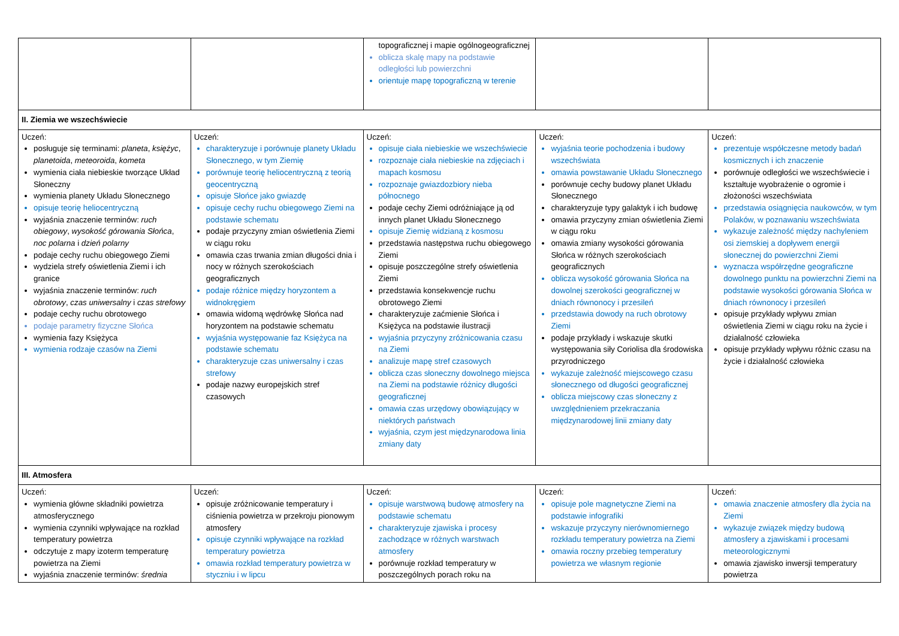| | | topograficznej i mapie ogólnogeograficznej oblicza skalę mapy na podstawie odległości lub powierzchni orientuje mapę topograficzną w terenie | | |
| II. Ziemia we wszechświecie | | | | |
| Uczeń: posługuje się terminami: planeta , księżyc , planetoida , meteoroida , kometa wymienia ciała niebieskie tworzące Układ Słoneczny wymienia planety Układu Słonecznego opisuje teorię heliocentryczną wyjaśnia znaczenie terminów: ruch obiegowy , wysokość górowania Słońca , noc polarna i dzień polarny podaje cechy ruchu obiegowego Ziemi wydziela strefy oświetlenia Ziemi i ich granice wyjaśnia znaczenie terminów: ruch obrotowy , czas uniwersalny i czas strefowy podaje cechy ruchu obrotowego podaje parametry fizyczne Słońca wymienia fazy Księżyca wymienia rodzaje czasów na Ziemi | Uczeń: charakteryzuje i porównuje planety Układu Słonecznego, w tym Ziemię porównuje teorię heliocentryczną z teorią geocentryczną opisuje Słońce jako gwiazdę opisuje cechy ruchu obiegowego Ziemi na podstawie schematu podaje przyczyny zmian oświetlenia Ziemi w ciągu roku omawia czas trwania zmian długości dnia i nocy w różnych szerokościach geograficznych podaje różnice między horyzontem a widnokręgiem omawia widomą wędrówkę Słońca nad horyzontem na podstawie schematu wyjaśnia występowanie faz Księżyca na podstawie schematu charakteryzuje czas uniwersalny i czas strefowy podaje nazwy europejskich stref czasowych | Uczeń: opisuje ciała niebieskie we wszechświecie rozpoznaje ciała niebieskie na zdjęciach i mapach kosmosu rozpoznaje gwiazdozbiory nieba północnego podaje cechy Ziemi odróżniające ją od innych planet Układu Słonecznego opisuje Ziemię widzianą z kosmosu przedstawia następstwa ruchu obiegowego Ziemi opisuje poszczególne strefy oświetlenia Ziemi przedstawia konsekwencje ruchu obrotowego Ziemi charakteryzuje zaćmienie Słońca i Księżyca na podstawie ilustracji wyjaśnia przyczyny zróżnicowania czasu na Ziemi analizuje mapę stref czasowych oblicza czas słoneczny dowolnego miejsca na Ziemi na podstawie różnicy długości geograficznej omawia czas urzędowy obowiązujący w niektórych państwach wyjaśnia, czym jest międzynarodowa linia zmiany daty | Uczeń: wyjaśnia teorie pochodzenia i budowy wszechświata omawia powstawanie Układu Słonecznego porównuje cechy budowy planet Układu Słonecznego charakteryzuje typy galaktyk i ich budowę omawia przyczyny zmian oświetlenia Ziemi w ciągu roku omawia zmiany wysokości górowania Słońca w różnych szerokościach geograficznych oblicza wysokość górowania Słońca na dowolnej szerokości geograficznej w dniach równonocy i przesileń przedstawia dowody na ruch obrotowy Ziemi podaje przykłady i wskazuje skutki występowania siły Coriolisa dla środowiska przyrodniczego wykazuje zależność miejscowego czasu słonecznego od długości geograficznej oblicza miejscowy czas słoneczny z uwzględnieniem przekraczania międzynarodowej linii zmiany daty | Uczeń: prezentuje współczesne metody badań kosmicznych i ich znaczenie porównuje odległości we wszechświecie i kształtuje wyobrażenie o ogromie i złożoności wszechświata przedstawia osiągnięcia naukowców, w tym Polaków, w poznawaniu wszechświata wykazuje zależność między nachyleniem osi ziemskiej a dopływem energii słonecznej do powierzchni Ziemi wyznacza współrzędne geograficzne dowolnego punktu na powierzchni Ziemi na podstawie wysokości górowania Słońca w dniach równonocy i przesileń opisuje przykłady wpływu zmian oświetlenia Ziemi w ciągu roku na życie i działalność człowieka opisuje przykłady wpływu różnic czasu na życie i działalność człowieka |
| III. Atmosfera | | | | |
| Uczeń: wymienia główne składniki powietrza atmosferycznego wymienia czynniki wpływające na rozkład temperatury powietrza odczytuje z mapy izoterm temperaturę powietrza na Ziemi wyjaśnia znaczenie terminów: średnia | Uczeń: opisuje zróżnicowanie temperatury i ciśnienia powietrza w przekroju pionowym atmosfery opisuje czynniki wpływające na rozkład temperatury powietrza omawia rozkład temperatury powietrza w styczniu i w lipcu | Uczeń: opisuje warstwową budowę atmosfery na podstawie schematu charakteryzuje zjawiska i procesy zachodzące w różnych warstwach atmosfery porównuje rozkład temperatury w poszczególnych porach roku na | Uczeń: opisuje pole magnetyczne Ziemi na podstawie infografiki wskazuje przyczyny nierównomiernego rozkładu temperatury powietrza na Ziemi omawia roczny przebieg temperatury powietrza we własnym regionie | Uczeń: omawia znaczenie atmosfery dla życia na Ziemi wykazuje związek między budową atmosfery a zjawiskami i procesami meteorologicznymi omawia zjawisko inwersji temperatury powietrza |